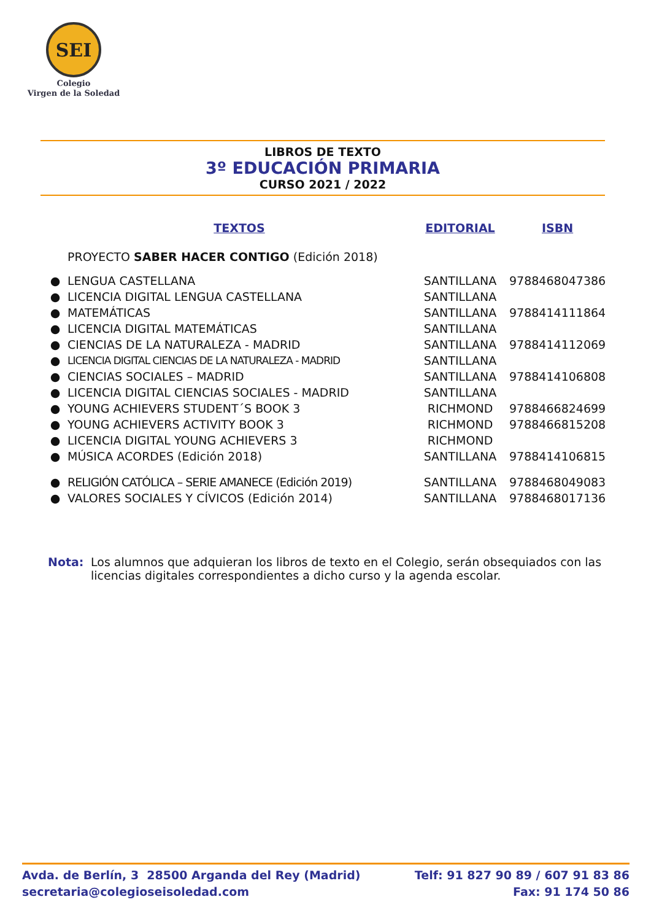SEI
Colegio
Virgen de la Soledad
LIBROS DE TEXTO
3º EDUCACIÓN PRIMARIA
CURSO 2021 / 2022
| | TEXTOS | EDITORIAL | ISBN |
| --- | --- | --- | --- |
| | PROYECTO SABER HACER CONTIGO (Edición 2018) | | |
| ● | LENGUA CASTELLANA | SANTILLANA | 9788468047386 |
| ● | LICENCIA DIGITAL LENGUA CASTELLANA | SANTILLANA | |
| ● | MATEMÁTICAS | SANTILLANA | 9788414111864 |
| ● | LICENCIA DIGITAL MATEMÁTICAS | SANTILLANA | |
| ● | CIENCIAS DE LA NATURALEZA - MADRID | SANTILLANA | 9788414112069 |
| ● | LICENCIA DIGITAL CIENCIAS DE LA NATURALEZA - MADRID | SANTILLANA | |
| ● | CIENCIAS SOCIALES – MADRID | SANTILLANA | 9788414106808 |
| ● | LICENCIA DIGITAL CIENCIAS SOCIALES - MADRID | SANTILLANA | |
| ● | YOUNG ACHIEVERS STUDENT´S BOOK 3 | RICHMOND | 9788466824699 |
| ● | YOUNG ACHIEVERS ACTIVITY BOOK 3 | RICHMOND | 9788466815208 |
| ● | LICENCIA DIGITAL YOUNG ACHIEVERS 3 | RICHMOND | |
| ● | MÚSICA ACORDES (Edición 2018) | SANTILLANA | 9788414106815 |
| ● | RELIGIÓN CATÓLICA – SERIE AMANECE (Edición 2019) | SANTILLANA | 9788468049083 |
| ● | VALORES SOCIALES Y CÍVICOS (Edición 2014) | SANTILLANA | 9788468017136 |
Nota: Los alumnos que adquieran los libros de texto en el Colegio, serán obsequiados con las licencias digitales correspondientes a dicho curso y la agenda escolar.
Avda. de Berlín, 3 28500 Arganda del Rey (Madrid)
secretaria@colegioseisoledad.com
Telf: 91 827 90 89 / 607 91 83 86
Fax: 91 174 50 86